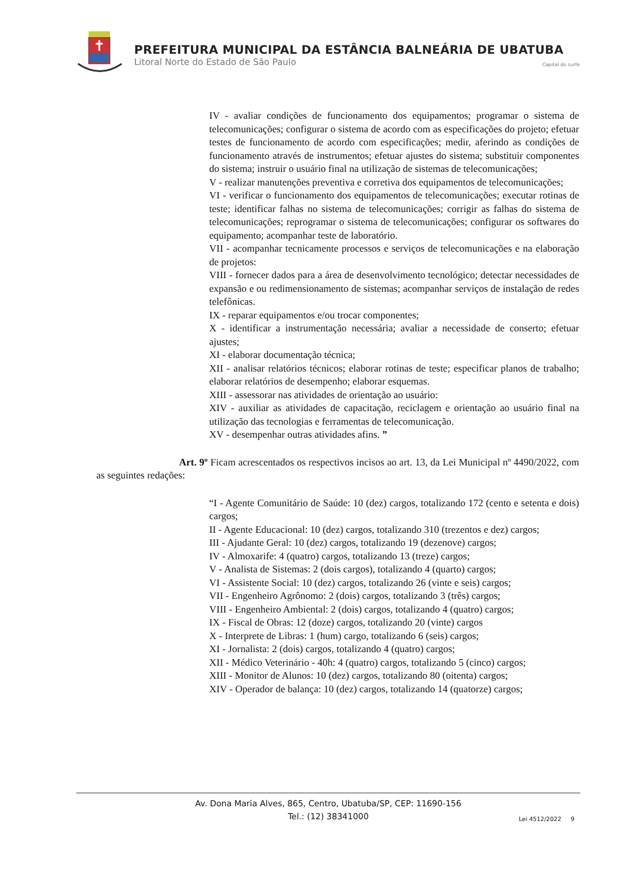PREFEITURA MUNICIPAL DA ESTÂNCIA BALNEÁRIA DE UBATUBA
Litoral Norte do Estado de São Paulo Capital do surfe
IV - avaliar condições de funcionamento dos equipamentos; programar o sistema de telecomunicações; configurar o sistema de acordo com as especificações do projeto; efetuar testes de funcionamento de acordo com especificações; medir, aferindo as condições de funcionamento através de instrumentos; efetuar ajustes do sistema; substituir componentes do sistema; instruir o usuário final na utilização de sistemas de telecomunicações;
V - realizar manutenções preventiva e corretiva dos equipamentos de telecomunicações;
VI - verificar o funcionamento dos equipamentos de telecomunicações; executar rotinas de teste; identificar falhas no sistema de telecomunicações; corrigir as falhas do sistema de telecomunicações; reprogramar o sistema de telecomunicações; configurar os softwares do equipamento; acompanhar teste de laboratório.
VII - acompanhar tecnicamente processos e serviços de telecomunicações e na elaboração de projetos:
VIII - fornecer dados para a área de desenvolvimento tecnológico; detectar necessidades de expansão e ou redimensionamento de sistemas; acompanhar serviços de instalação de redes telefônicas.
IX - reparar equipamentos e/ou trocar componentes;
X - identificar a instrumentação necessária; avaliar a necessidade de conserto; efetuar ajustes;
XI - elaborar documentação técnica;
XII - analisar relatórios técnicos; elaborar rotinas de teste; especificar planos de trabalho; elaborar relatórios de desempenho; elaborar esquemas.
XIII - assessorar nas atividades de orientação ao usuário:
XIV - auxiliar as atividades de capacitação, reciclagem e orientação ao usuário final na utilização das tecnologias e ferramentas de telecomunicação.
XV - desempenhar outras atividades afins. ”
Art. 9º Ficam acrescentados os respectivos incisos ao art. 13, da Lei Municipal nº 4490/2022, com as seguintes redações:
“I - Agente Comunitário de Saúde: 10 (dez) cargos, totalizando 172 (cento e setenta e dois) cargos;
II - Agente Educacional: 10 (dez) cargos, totalizando 310 (trezentos e dez) cargos;
III - Ajudante Geral: 10 (dez) cargos, totalizando 19 (dezenove) cargos;
IV - Almoxarife: 4 (quatro) cargos, totalizando 13 (treze) cargos;
V - Analista de Sistemas: 2 (dois cargos), totalizando 4 (quarto) cargos;
VI - Assistente Social: 10 (dez) cargos, totalizando 26 (vinte e seis) cargos;
VII - Engenheiro Agrônomo: 2 (dois) cargos, totalizando 3 (três) cargos;
VIII - Engenheiro Ambiental: 2 (dois) cargos, totalizando 4 (quatro) cargos;
IX - Fiscal de Obras: 12 (doze) cargos, totalizando 20 (vinte) cargos
X - Interprete de Libras: 1 (hum) cargo, totalizando 6 (seis) cargos;
XI - Jornalista: 2 (dois) cargos, totalizando 4 (quatro) cargos;
XII - Médico Veterinário - 40h: 4 (quatro) cargos, totalizando 5 (cinco) cargos;
XIII - Monitor de Alunos: 10 (dez) cargos, totalizando 80 (oitenta) cargos;
XIV - Operador de balança: 10 (dez) cargos, totalizando 14 (quatorze) cargos;
Av. Dona Maria Alves, 865, Centro, Ubatuba/SP, CEP: 11690-156
Tel.: (12) 38341000
Lei 4512/2022 9